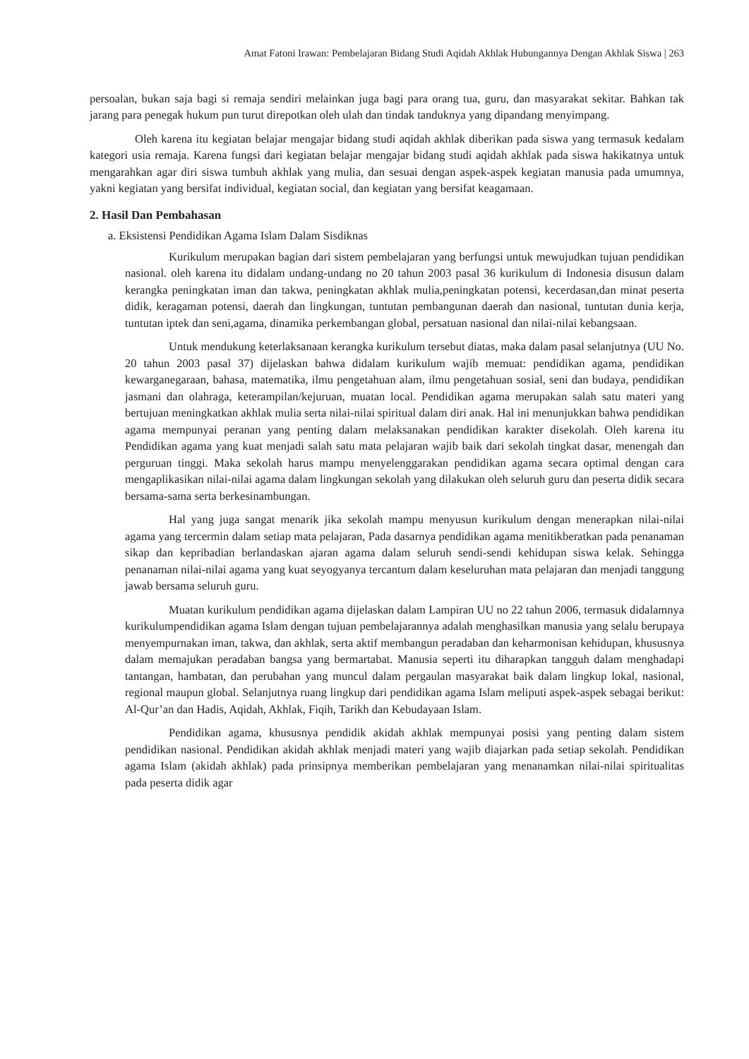Amat Fatoni Irawan: Pembelajaran Bidang Studi Aqidah Akhlak Hubungannya Dengan Akhlak Siswa | 263
persoalan, bukan saja bagi si remaja sendiri melainkan juga bagi para orang tua, guru, dan masyarakat sekitar. Bahkan tak jarang para penegak hukum pun turut direpotkan oleh ulah dan tindak tanduknya yang dipandang menyimpang.
Oleh karena itu kegiatan belajar mengajar bidang studi aqidah akhlak diberikan pada siswa yang termasuk kedalam kategori usia remaja. Karena fungsi dari kegiatan belajar mengajar bidang studi aqidah akhlak pada siswa hakikatnya untuk mengarahkan agar diri siswa tumbuh akhlak yang mulia, dan sesuai dengan aspek-aspek kegiatan manusia pada umumnya, yakni kegiatan yang bersifat individual, kegiatan social, dan kegiatan yang bersifat keagamaan.
2. Hasil Dan Pembahasan
a. Eksistensi Pendidikan Agama Islam Dalam Sisdiknas
Kurikulum merupakan bagian dari sistem pembelajaran yang berfungsi untuk mewujudkan tujuan pendidikan nasional. oleh karena itu didalam undang-undang no 20 tahun 2003 pasal 36 kurikulum di Indonesia disusun dalam kerangka peningkatan iman dan takwa, peningkatan akhlak mulia,peningkatan potensi, kecerdasan,dan minat peserta didik, keragaman potensi, daerah dan lingkungan, tuntutan pembangunan daerah dan nasional, tuntutan dunia kerja, tuntutan iptek dan seni,agama, dinamika perkembangan global, persatuan nasional dan nilai-nilai kebangsaan.
Untuk mendukung keterlaksanaan kerangka kurikulum tersebut diatas, maka dalam pasal selanjutnya (UU No. 20 tahun 2003 pasal 37) dijelaskan bahwa didalam kurikulum wajib memuat: pendidikan agama, pendidikan kewarganegaraan, bahasa, matematika, ilmu pengetahuan alam, ilmu pengetahuan sosial, seni dan budaya, pendidikan jasmani dan olahraga, keterampilan/kejuruan, muatan local. Pendidikan agama merupakan salah satu materi yang bertujuan meningkatkan akhlak mulia serta nilai-nilai spiritual dalam diri anak. Hal ini menunjukkan bahwa pendidikan agama mempunyai peranan yang penting dalam melaksanakan pendidikan karakter disekolah. Oleh karena itu Pendidikan agama yang kuat menjadi salah satu mata pelajaran wajib baik dari sekolah tingkat dasar, menengah dan perguruan tinggi. Maka sekolah harus mampu menyelenggarakan pendidikan agama secara optimal dengan cara mengaplikasikan nilai-nilai agama dalam lingkungan sekolah yang dilakukan oleh seluruh guru dan peserta didik secara bersama-sama serta berkesinambungan.
Hal yang juga sangat menarik jika sekolah mampu menyusun kurikulum dengan menerapkan nilai-nilai agama yang tercermin dalam setiap mata pelajaran, Pada dasarnya pendidikan agama menitikberatkan pada penanaman sikap dan kepribadian berlandaskan ajaran agama dalam seluruh sendi-sendi kehidupan siswa kelak. Sehingga penanaman nilai-nilai agama yang kuat seyogyanya tercantum dalam keseluruhan mata pelajaran dan menjadi tanggung jawab bersama seluruh guru.
Muatan kurikulum pendidikan agama dijelaskan dalam Lampiran UU no 22 tahun 2006, termasuk didalamnya kurikulumpendidikan agama Islam dengan tujuan pembelajarannya adalah menghasilkan manusia yang selalu berupaya menyempurnakan iman, takwa, dan akhlak, serta aktif membangun peradaban dan keharmonisan kehidupan, khususnya dalam memajukan peradaban bangsa yang bermartabat. Manusia seperti itu diharapkan tangguh dalam menghadapi tantangan, hambatan, dan perubahan yang muncul dalam pergaulan masyarakat baik dalam lingkup lokal, nasional, regional maupun global. Selanjutnya ruang lingkup dari pendidikan agama Islam meliputi aspek-aspek sebagai berikut: Al-Qur’an dan Hadis, Aqidah, Akhlak, Fiqih, Tarikh dan Kebudayaan Islam.
Pendidikan agama, khususnya pendidik akidah akhlak mempunyai posisi yang penting dalam sistem pendidikan nasional. Pendidikan akidah akhlak menjadi materi yang wajib diajarkan pada setiap sekolah. Pendidikan agama Islam (akidah akhlak) pada prinsipnya memberikan pembelajaran yang menanamkan nilai-nilai spiritualitas pada peserta didik agar